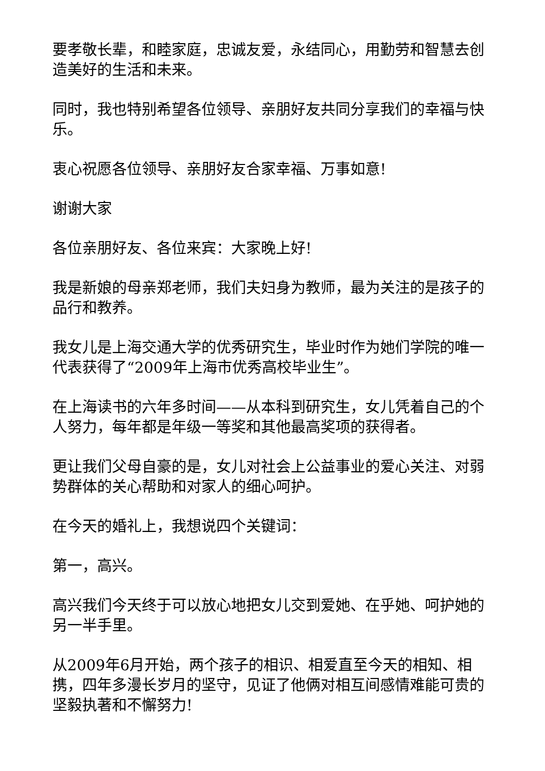要孝敬长辈，和睦家庭，忠诚友爱，永结同心，用勤劳和智慧去创造美好的生活和未来。
同时，我也特别希望各位领导、亲朋好友共同分享我们的幸福与快乐。
衷心祝愿各位领导、亲朋好友合家幸福、万事如意!
谢谢大家
各位亲朋好友、各位来宾：大家晚上好!
我是新娘的母亲郑老师，我们夫妇身为教师，最为关注的是孩子的品行和教养。
我女儿是上海交通大学的优秀研究生，毕业时作为她们学院的唯一代表获得了“2009年上海市优秀高校毕业生”。
在上海读书的六年多时间——从本科到研究生，女儿凭着自己的个人努力，每年都是年级一等奖和其他最高奖项的获得者。
更让我们父母自豪的是，女儿对社会上公益事业的爱心关注、对弱势群体的关心帮助和对家人的细心呵护。
在今天的婚礼上，我想说四个关键词：
第一，高兴。
高兴我们今天终于可以放心地把女儿交到爱她、在乎她、呵护她的另一半手里。
从2009年6月开始，两个孩子的相识、相爱直至今天的相知、相携，四年多漫长岁月的坚守，见证了他俩对相互间感情难能可贵的坚毅执著和不懈努力!